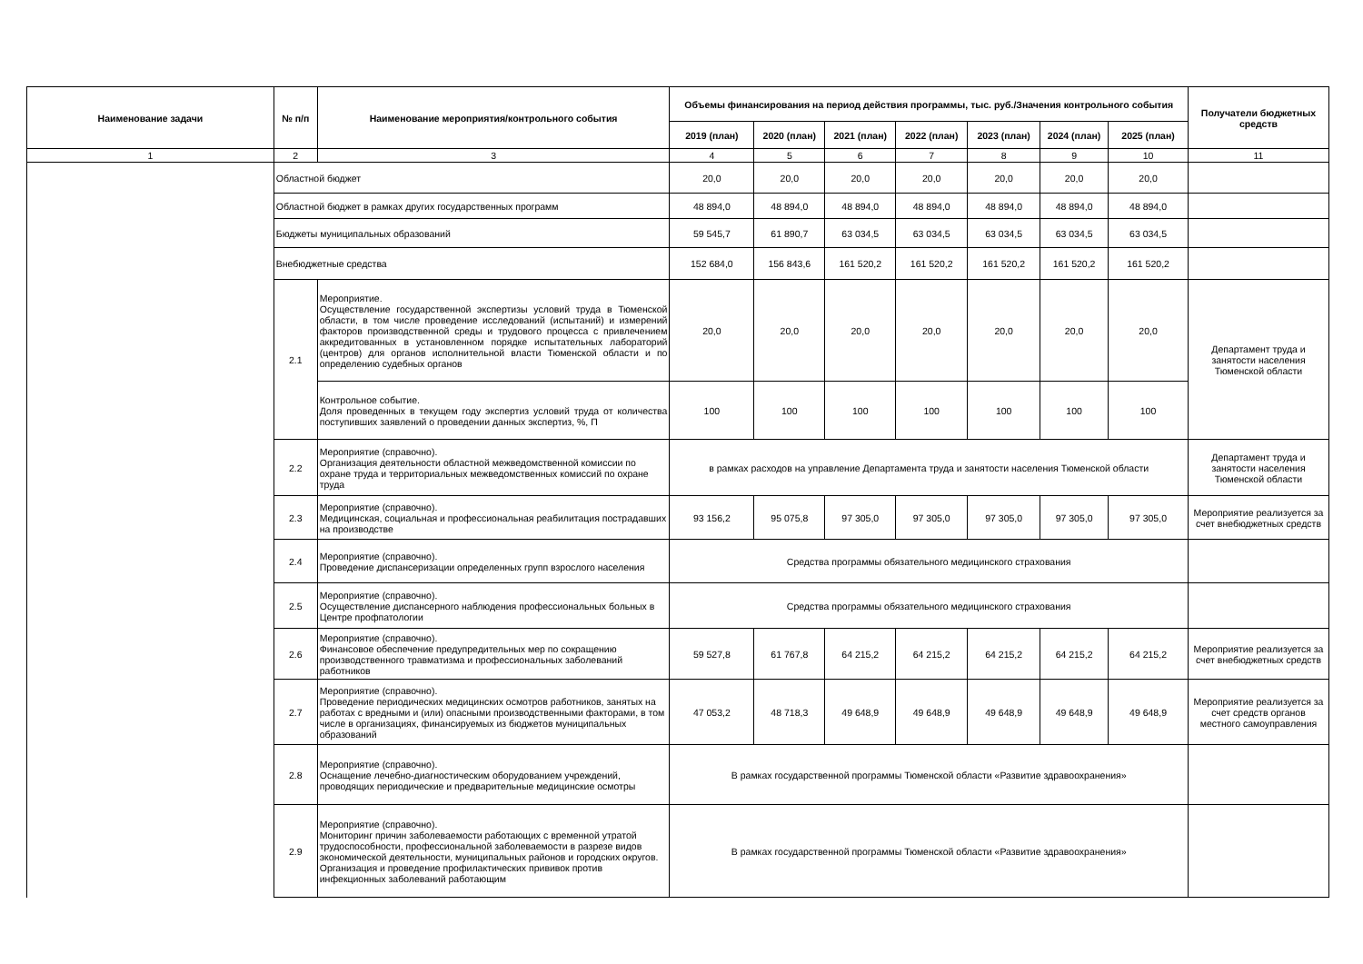| Наименование задачи | № п/п | Наименование мероприятия/контрольного события | Объемы финансирования на период действия программы, тыс. руб./Значения контрольного события | | | | | | | Получатели бюджетных средств |
| --- | --- | --- | --- | --- | --- | --- | --- | --- | --- | --- |
| | | | 2019 (план) | 2020 (план) | 2021 (план) | 2022 (план) | 2023 (план) | 2024 (план) | 2025 (план) | |
| 1 | 2 | 3 | 4 | 5 | 6 | 7 | 8 | 9 | 10 | 11 |
| | Областной бюджет | | 20,0 | 20,0 | 20,0 | 20,0 | 20,0 | 20,0 | 20,0 | |
| | Областной бюджет в рамках других государственных программ | | 48 894,0 | 48 894,0 | 48 894,0 | 48 894,0 | 48 894,0 | 48 894,0 | 48 894,0 | |
| | Бюджеты муниципальных образований | | 59 545,7 | 61 890,7 | 63 034,5 | 63 034,5 | 63 034,5 | 63 034,5 | 63 034,5 | |
| | Внебюджетные средства | | 152 684,0 | 156 843,6 | 161 520,2 | 161 520,2 | 161 520,2 | 161 520,2 | 161 520,2 | |
| | 2.1 | Мероприятие. Осуществление государственной экспертизы условий труда в Тюменской области, в том числе проведение исследований (испытаний) и измерений факторов производственной среды и трудового процесса с привлечением аккредитованных в установленном порядке испытательных лабораторий (центров) для органов исполнительной власти Тюменской области и по определению судебных органов | 20,0 | 20,0 | 20,0 | 20,0 | 20,0 | 20,0 | 20,0 | Департамент труда и занятости населения Тюменской области |
| | | Контрольное событие. Доля проведенных в текущем году экспертиз условий труда от количества поступивших заявлений о проведении данных экспертиз, %, П | 100 | 100 | 100 | 100 | 100 | 100 | 100 | |
| | 2.2 | Мероприятие (справочно). Организация деятельности областной межведомственной комиссии по охране труда и территориальных межведомственных комиссий по охране труда | в рамках расходов на управление Департамента труда и занятости населения Тюменской области | | | | | | | Департамент труда и занятости населения Тюменской области |
| | 2.3 | Мероприятие (справочно). Медицинская, социальная и профессиональная реабилитация пострадавших на производстве | 93 156,2 | 95 075,8 | 97 305,0 | 97 305,0 | 97 305,0 | 97 305,0 | 97 305,0 | Мероприятие реализуется за счет внебюджетных средств |
| | 2.4 | Мероприятие (справочно). Проведение диспансеризации определенных групп взрослого населения | Средства программы обязательного медицинского страхования | | | | | | | |
| | 2.5 | Мероприятие (справочно). Осуществление диспансерного наблюдения профессиональных больных в Центре профпатологии | Средства программы обязательного медицинского страхования | | | | | | | |
| | 2.6 | Мероприятие (справочно). Финансовое обеспечение предупредительных мер по сокращению производственного травматизма и профессиональных заболеваний работников | 59 527,8 | 61 767,8 | 64 215,2 | 64 215,2 | 64 215,2 | 64 215,2 | 64 215,2 | Мероприятие реализуется за счет внебюджетных средств |
| | 2.7 | Мероприятие (справочно). Проведение периодических медицинских осмотров работников, занятых на работах с вредными и (или) опасными производственными факторами, в том числе в организациях, финансируемых из бюджетов муниципальных образований | 47 053,2 | 48 718,3 | 49 648,9 | 49 648,9 | 49 648,9 | 49 648,9 | 49 648,9 | Мероприятие реализуется за счет средств органов местного самоуправления |
| | 2.8 | Мероприятие (справочно). Оснащение лечебно-диагностическим оборудованием учреждений, проводящих периодические и предварительные медицинские осмотры | В рамках государственной программы Тюменской области «Развитие здравоохранения» | | | | | | | |
| | 2.9 | Мероприятие (справочно). Мониторинг причин заболеваемости работающих с временной утратой трудоспособности, профессиональной заболеваемости в разрезе видов экономической деятельности, муниципальных районов и городских округов. Организация и проведение профилактических прививок против инфекционных заболеваний работающим | В рамках государственной программы Тюменской области «Развитие здравоохранения» | | | | | | | |